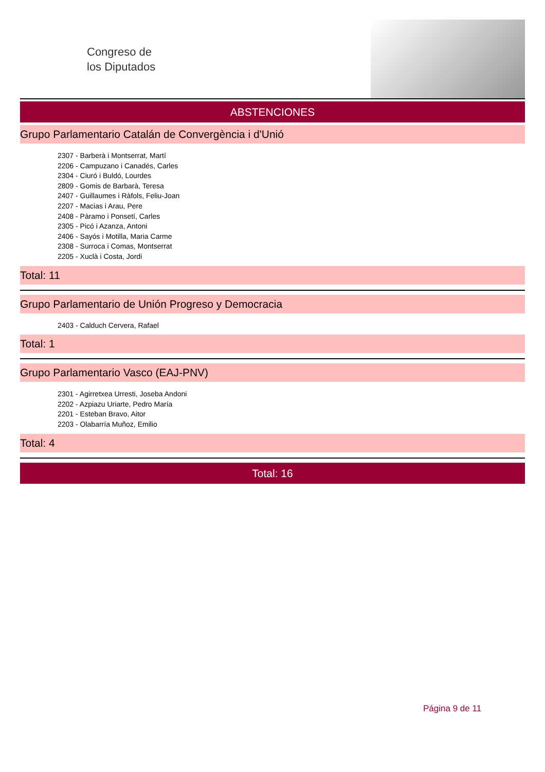Congreso de
los Diputados
ABSTENCIONES
Grupo Parlamentario Catalán de Convergència i d'Unió
2307 - Barberà i Montserrat, Martí
2206 - Campuzano i Canadés, Carles
2304 - Ciuró i Buldó, Lourdes
2809 - Gomis de Barbarà, Teresa
2407 - Guillaumes i Ràfols, Feliu-Joan
2207 - Macias i Arau, Pere
2408 - Pàramo i Ponsetí, Carles
2305 - Picó i Azanza, Antoni
2406 - Sayós i Motilla, Maria Carme
2308 - Surroca i Comas, Montserrat
2205 - Xuclà i Costa, Jordi
Total: 11
Grupo Parlamentario de Unión Progreso y Democracia
2403 - Calduch Cervera, Rafael
Total: 1
Grupo Parlamentario Vasco (EAJ-PNV)
2301 - Agirretxea Urresti, Joseba Andoni
2202 - Azpiazu Uriarte, Pedro María
2201 - Esteban Bravo, Aitor
2203 - Olabarría Muñoz, Emilio
Total: 4
Total: 16
Página 9 de 11